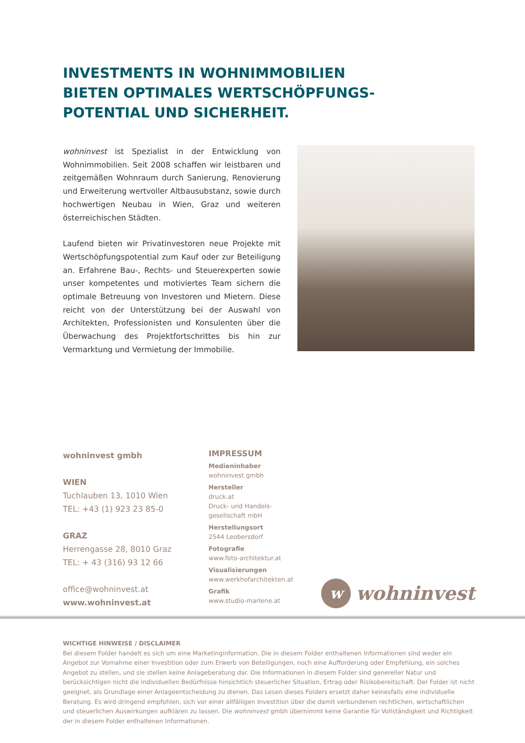INVESTMENTS IN WOHNIMMOBILIEN
BIETEN OPTIMALES WERTSCHÖPFUNGS-
POTENTIAL UND SICHERHEIT.
wohninvest ist Spezialist in der Entwicklung von Wohnimmobilien. Seit 2008 schaffen wir leistbaren und zeitgemäßen Wohnraum durch Sanierung, Renovierung und Erweiterung wertvoller Altbausubstanz, sowie durch hochwertigen Neubau in Wien, Graz und weiteren österreichischen Städten.
Laufend bieten wir Privatinvestoren neue Projekte mit Wertschöpfungspotential zum Kauf oder zur Beteiligung an. Erfahrene Bau-, Rechts- und Steuerexperten sowie unser kompetentes und motiviertes Team sichern die optimale Betreuung von Investoren und Mietern. Diese reicht von der Unterstützung bei der Auswahl von Architekten, Professionisten und Konsulenten über die Überwachung des Projektfortschrittes bis hin zur Vermarktung und Vermietung der Immobilie.
wohninvest gmbh
WIEN
Tuchlauben 13, 1010 Wien
TEL: +43 (1) 923 23 85-0
GRAZ
Herrengasse 28, 8010 Graz
TEL: + 43 (316) 93 12 66
office@wohninvest.at
www.wohninvest.at
IMPRESSUM
Medieninhaber
wohninvest gmbh
Hersteller
druck.at
Druck- und Handels-
gesellschaft mbH
Herstellungsort
2544 Leobersdorf
Fotografie
www.foto-architektur.at
Visualisierungen
www.werkhofarchitekten.at
Grafik
www.studio-marlene.at
w
wohninvest
WICHTIGE HINWEISE / DISCLAIMER
Bei diesem Folder handelt es sich um eine Marketinginformation. Die in diesem Folder enthaltenen Informationen sind weder ein Angebot zur Vornahme einer Investition oder zum Erwerb von Beteiligungen, noch eine Aufforderung oder Empfehlung, ein solches Angebot zu stellen, und sie stellen keine Anlageberatung dar. Die Informationen in diesem Folder sind genereller Natur und berücksichtigen nicht die individuellen Bedürfnisse hinsichtlich steuerlicher Situation, Ertrag oder Risikobereitschaft. Der Folder ist nicht geeignet, als Grundlage einer Anlageentscheidung zu dienen. Das Lesen dieses Folders ersetzt daher keinesfalls eine individuelle Beratung. Es wird dringend empfohlen, sich vor einer allfälligen Investition über die damit verbundenen rechtlichen, wirtschaftlichen und steuerlichen Auswirkungen aufklären zu lassen. Die wohninvest gmbh übernimmt keine Garantie für Vollständigkeit und Richtigkeit der in diesem Folder enthaltenen Informationen.